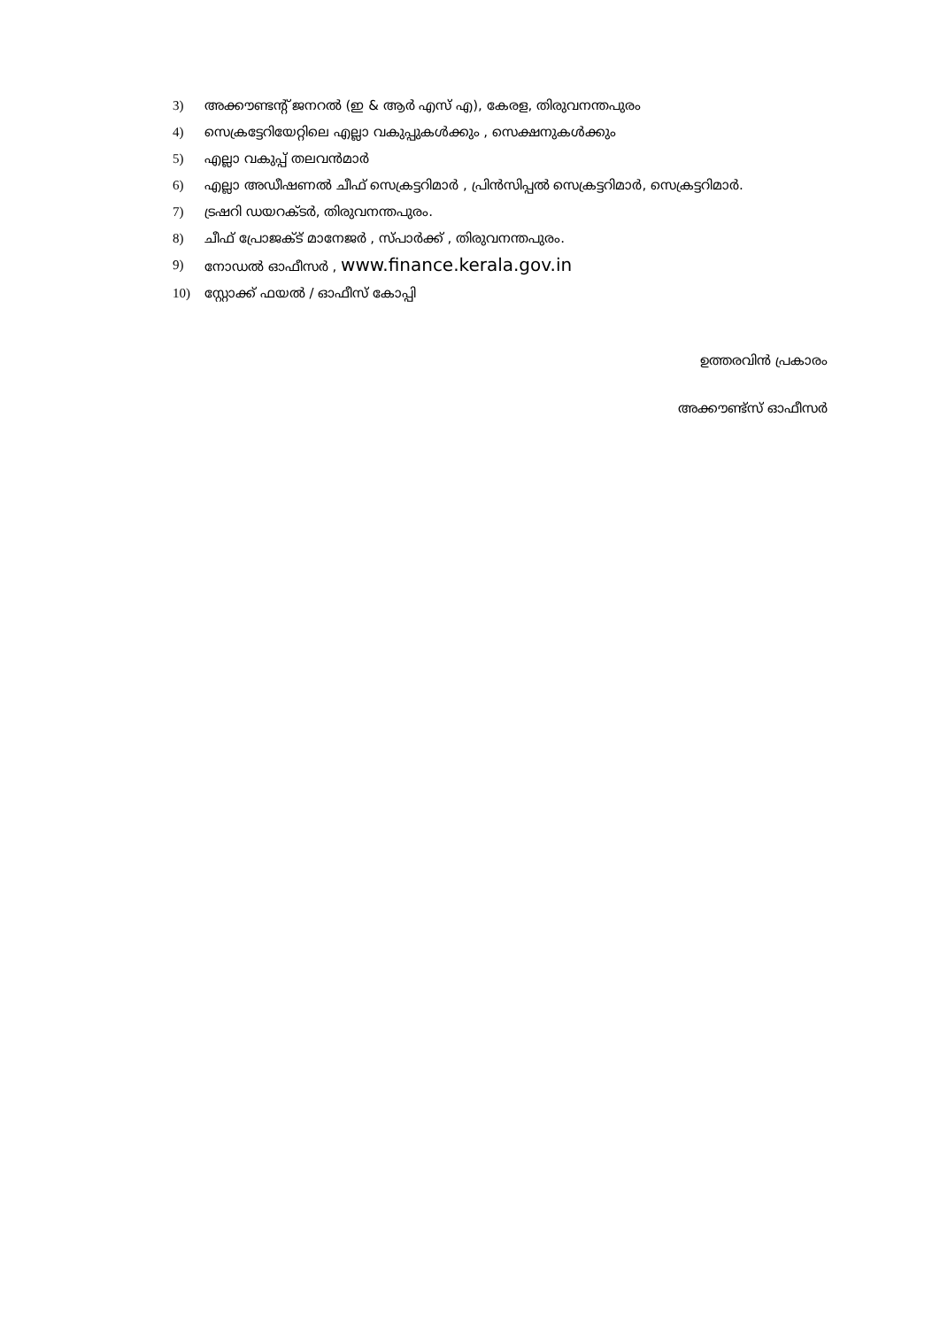3) അക്കൗണ്ടന്റ് ജനറൽ (ഇ & ആർ എസ് എ), കേരള, തിരുവനന്തപുരം
4) സെക്രട്ടേറിയേറ്റിലെ എല്ലാ വകുപ്പുകൾക്കും , സെക്ഷനുകൾക്കും
5) എല്ലാ വകുപ്പ് തലവൻമാർ
6) എല്ലാ അഡീഷണൽ ചീഫ് സെക്രട്ടറിമാർ , പ്രിൻസിപ്പൽ സെക്രട്ടറിമാർ, സെക്രട്ടറിമാർ.
7) ട്രഷറി ഡയറക്ടർ, തിരുവനന്തപുരം.
8) ചീഫ് പ്രോജക്ട് മാനേജർ , സ്പാർക്ക് , തിരുവനന്തപുരം.
9) നോഡൽ ഓഫീസർ , www.finance.kerala.gov.in
10) സ്റ്റോക്ക് ഫയൽ / ഓഫീസ് കോപ്പി
ഉത്തരവിൻ പ്രകാരം
അക്കൗണ്ട്സ് ഓഫീസർ